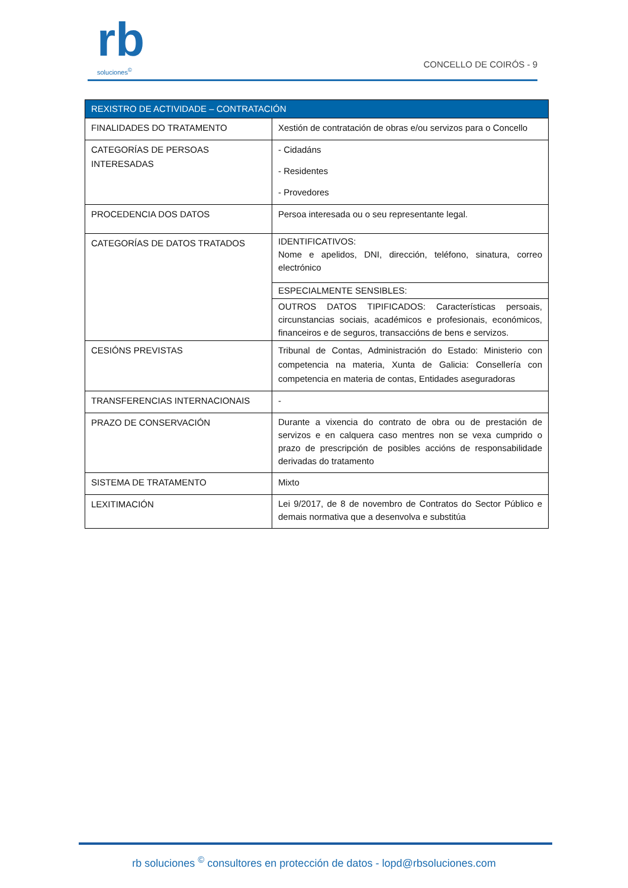rb
soluciones<sup>©</sup>
CONCELLO DE COIRÓS - 9
| REXISTRO DE ACTIVIDADE – CONTRATACIÓN | |
| --- | --- |
| FINALIDADES DO TRATAMENTO | Xestión de contratación de obras e/ou servizos para o Concello |
| CATEGORÍAS DE PERSOAS INTERESADAS | - Cidadáns - Residentes - Provedores |
| PROCEDENCIA DOS DATOS | Persoa interesada ou o seu representante legal. |
| CATEGORÍAS DE DATOS TRATADOS | IDENTIFICATIVOS: Nome e apelidos, DNI, dirección, teléfono, sinatura, correo electrónico ESPECIALMENTE SENSIBLES: OUTROS DATOS TIPIFICADOS: Características persoais, circunstancias sociais, académicos e profesionais, económicos, financeiros e de seguros, transaccións de bens e servizos. |
| CESIÓNS PREVISTAS | Tribunal de Contas, Administración do Estado: Ministerio con competencia na materia, Xunta de Galicia: Consellería con competencia en materia de contas, Entidades aseguradoras |
| TRANSFERENCIAS INTERNACIONAIS | - |
| PRAZO DE CONSERVACIÓN | Durante a vixencia do contrato de obra ou de prestación de servizos e en calquera caso mentres non se vexa cumprido o prazo de prescripción de posibles accións de responsabilidade derivadas do tratamento |
| SISTEMA DE TRATAMENTO | Mixto |
| LEXITIMACIÓN | Lei 9/2017, de 8 de novembro de Contratos do Sector Público e demais normativa que a desenvolva e substitúa |
rb soluciones <sup>©</sup> consultores en protección de datos - lopd@rbsoluciones.com